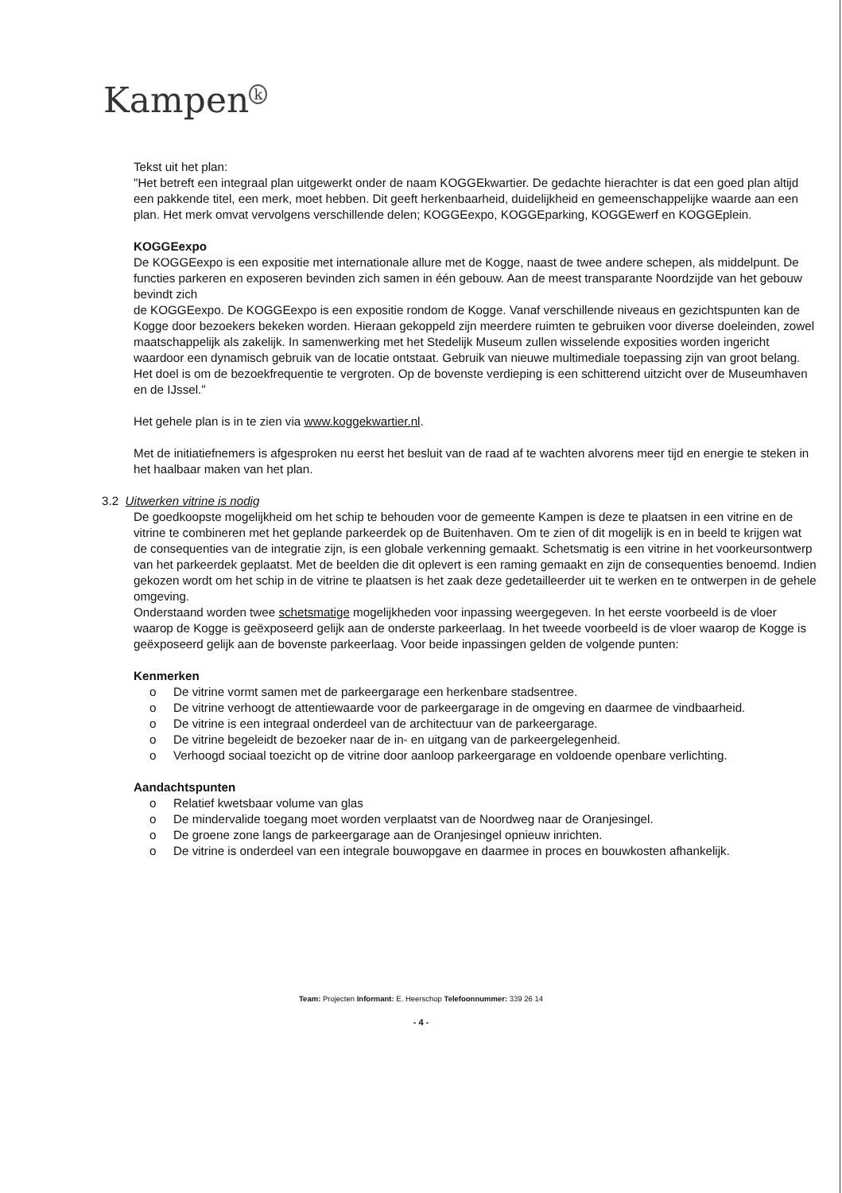Kampen<sup>k</sup>
Tekst uit het plan:
"Het betreft een integraal plan uitgewerkt onder de naam KOGGEkwartier. De gedachte hierachter is dat een goed plan altijd een pakkende titel, een merk, moet hebben. Dit geeft herkenbaarheid, duidelijkheid en gemeenschappelijke waarde aan een plan. Het merk omvat vervolgens verschillende delen; KOGGEexpo, KOGGEparking, KOGGEwerf en KOGGEplein.
KOGGEexpo
De KOGGEexpo is een expositie met internationale allure met de Kogge, naast de twee andere schepen, als middelpunt. De functies parkeren en exposeren bevinden zich samen in één gebouw. Aan de meest transparante Noordzijde van het gebouw bevindt zich
de KOGGEexpo. De KOGGEexpo is een expositie rondom de Kogge. Vanaf verschillende niveaus en gezichtspunten kan de Kogge door bezoekers bekeken worden. Hieraan gekoppeld zijn meerdere ruimten te gebruiken voor diverse doeleinden, zowel maatschappelijk als zakelijk. In samenwerking met het Stedelijk Museum zullen wisselende exposities worden ingericht waardoor een dynamisch gebruik van de locatie ontstaat. Gebruik van nieuwe multimediale toepassing zijn van groot belang. Het doel is om de bezoekfrequentie te vergroten. Op de bovenste verdieping is een schitterend uitzicht over de Museumhaven en de IJssel."
Het gehele plan is in te zien via www.koggekwartier.nl.
Met de initiatiefnemers is afgesproken nu eerst het besluit van de raad af te wachten alvorens meer tijd en energie te steken in het haalbaar maken van het plan.
3.2 Uitwerken vitrine is nodig
De goedkoopste mogelijkheid om het schip te behouden voor de gemeente Kampen is deze te plaatsen in een vitrine en de vitrine te combineren met het geplande parkeerdek op de Buitenhaven. Om te zien of dit mogelijk is en in beeld te krijgen wat de consequenties van de integratie zijn, is een globale verkenning gemaakt. Schetsmatig is een vitrine in het voorkeursontwerp van het parkeerdek geplaatst. Met de beelden die dit oplevert is een raming gemaakt en zijn de consequenties benoemd. Indien gekozen wordt om het schip in de vitrine te plaatsen is het zaak deze gedetailleerder uit te werken en te ontwerpen in de gehele omgeving.
Onderstaand worden twee schetsmatige mogelijkheden voor inpassing weergegeven. In het eerste voorbeeld is de vloer waarop de Kogge is geëxposeerd gelijk aan de onderste parkeerlaag. In het tweede voorbeeld is de vloer waarop de Kogge is geëxposeerd gelijk aan de bovenste parkeerlaag. Voor beide inpassingen gelden de volgende punten:
Kenmerken
o De vitrine vormt samen met de parkeergarage een herkenbare stadsentree.
o De vitrine verhoogt de attentiewaarde voor de parkeergarage in de omgeving en daarmee de vindbaarheid.
o De vitrine is een integraal onderdeel van de architectuur van de parkeergarage.
o De vitrine begeleidt de bezoeker naar de in- en uitgang van de parkeergelegenheid.
o Verhoogd sociaal toezicht op de vitrine door aanloop parkeergarage en voldoende openbare verlichting.
Aandachtspunten
o Relatief kwetsbaar volume van glas
o De mindervalide toegang moet worden verplaatst van de Noordweg naar de Oranjesingel.
o De groene zone langs de parkeergarage aan de Oranjesingel opnieuw inrichten.
o De vitrine is onderdeel van een integrale bouwopgave en daarmee in proces en bouwkosten afhankelijk.
Team: Projecten Informant: E. Heerschop Telefoonnummer: 339 26 14
- 4 -